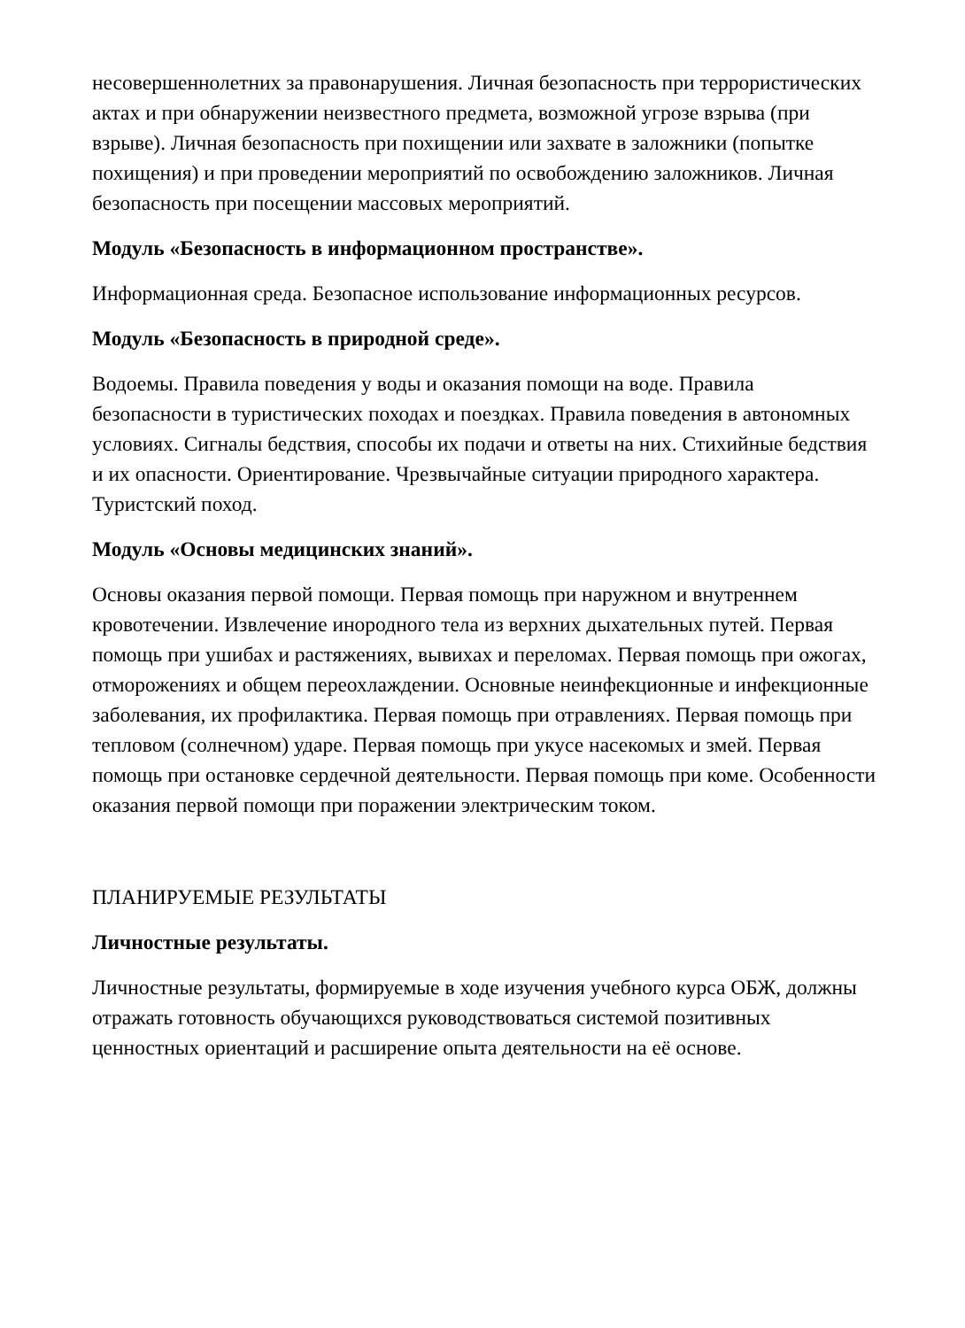несовершеннолетних за правонарушения. Личная безопасность при террористических актах и при обнаружении неизвестного предмета, возможной угрозе взрыва (при взрыве). Личная безопасность при похищении или захвате в заложники (попытке похищения) и при проведении мероприятий по освобождению заложников. Личная безопасность при посещении массовых мероприятий.
Модуль «Безопасность в информационном пространстве».
Информационная среда. Безопасное использование информационных ресурсов.
Модуль «Безопасность в природной среде».
Водоемы. Правила поведения у воды и оказания помощи на воде. Правила безопасности в туристических походах и поездках. Правила поведения в автономных условиях. Сигналы бедствия, способы их подачи и ответы на них. Стихийные бедствия и их опасности. Ориентирование. Чрезвычайные ситуации природного характера. Туристский поход.
Модуль «Основы медицинских знаний».
Основы оказания первой помощи. Первая помощь при наружном и внутреннем кровотечении. Извлечение инородного тела из верхних дыхательных путей. Первая помощь при ушибах и растяжениях, вывихах и переломах. Первая помощь при ожогах, отморожениях и общем переохлаждении. Основные неинфекционные и инфекционные заболевания, их профилактика. Первая помощь при отравлениях. Первая помощь при тепловом (солнечном) ударе. Первая помощь при укусе насекомых и змей. Первая помощь при остановке сердечной деятельности. Первая помощь при коме. Особенности оказания первой помощи при поражении электрическим током.
ПЛАНИРУЕМЫЕ РЕЗУЛЬТАТЫ
Личностные результаты.
Личностные результаты, формируемые в ходе изучения учебного курса ОБЖ, должны отражать готовность обучающихся руководствоваться системой позитивных ценностных ориентаций и расширение опыта деятельности на её основе.